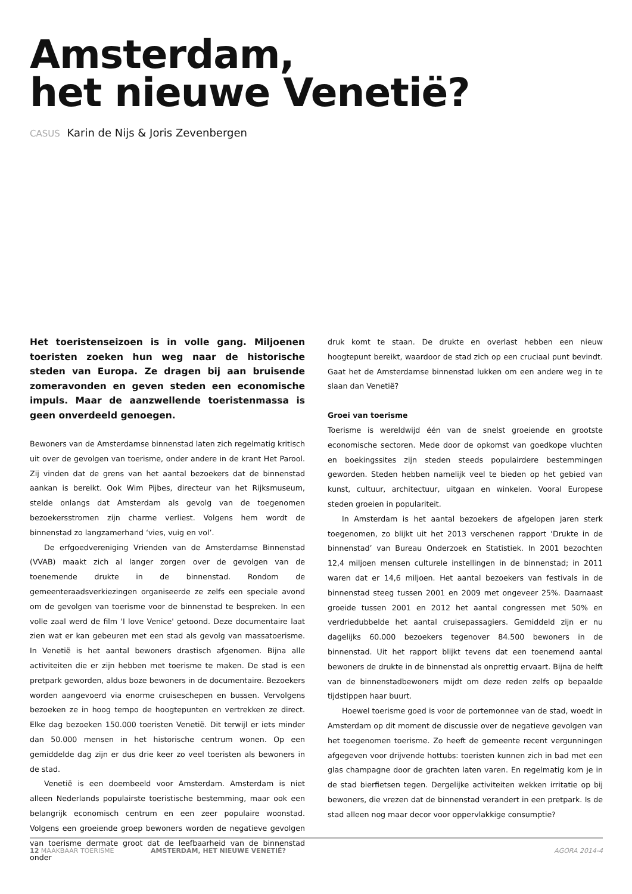Amsterdam,
het nieuwe Venetië?
CASUS Karin de Nijs & Joris Zevenbergen
Het toeristenseizoen is in volle gang. Miljoenen toeristen zoeken hun weg naar de historische steden van Europa. Ze dragen bij aan bruisende zomeravonden en geven steden een economische impuls. Maar de aanzwellende toeristenmassa is geen onverdeeld genoegen.
Bewoners van de Amsterdamse binnenstad laten zich regelmatig kritisch uit over de gevolgen van toerisme, onder andere in de krant Het Parool. Zij vinden dat de grens van het aantal bezoekers dat de binnenstad aankan is bereikt. Ook Wim Pijbes, directeur van het Rijksmuseum, stelde onlangs dat Amsterdam als gevolg van de toegenomen bezoekersstromen zijn charme verliest. Volgens hem wordt de binnenstad zo langzamerhand ‘vies, vuig en vol’.
De erfgoedvereniging Vrienden van de Amsterdamse Binnenstad (VVAB) maakt zich al langer zorgen over de gevolgen van de toenemende drukte in de binnenstad. Rondom de gemeenteraadsverkiezingen organiseerde ze zelfs een speciale avond om de gevolgen van toerisme voor de binnenstad te bespreken. In een volle zaal werd de film 'I love Venice' getoond. Deze documentaire laat zien wat er kan gebeuren met een stad als gevolg van massatoerisme. In Venetië is het aantal bewoners drastisch afgenomen. Bijna alle activiteiten die er zijn hebben met toerisme te maken. De stad is een pretpark geworden, aldus boze bewoners in de documentaire. Bezoekers worden aangevoerd via enorme cruiseschepen en bussen. Vervolgens bezoeken ze in hoog tempo de hoogtepunten en vertrekken ze direct. Elke dag bezoeken 150.000 toeristen Venetië. Dit terwijl er iets minder dan 50.000 mensen in het historische centrum wonen. Op een gemiddelde dag zijn er dus drie keer zo veel toeristen als bewoners in de stad.
Venetië is een doembeeld voor Amsterdam. Amsterdam is niet alleen Nederlands populairste toeristische bestemming, maar ook een belangrijk economisch centrum en een zeer populaire woonstad. Volgens een groeiende groep bewoners worden de negatieve gevolgen van toerisme dermate groot dat de leefbaarheid van de binnenstad onder
druk komt te staan. De drukte en overlast hebben een nieuw hoogtepunt bereikt, waardoor de stad zich op een cruciaal punt bevindt. Gaat het de Amsterdamse binnenstad lukken om een andere weg in te slaan dan Venetië?
Groei van toerisme
Toerisme is wereldwijd één van de snelst groeiende en grootste economische sectoren. Mede door de opkomst van goedkope vluchten en boekingssites zijn steden steeds populairdere bestemmingen geworden. Steden hebben namelijk veel te bieden op het gebied van kunst, cultuur, architectuur, uitgaan en winkelen. Vooral Europese steden groeien in populariteit.
In Amsterdam is het aantal bezoekers de afgelopen jaren sterk toegenomen, zo blijkt uit het 2013 verschenen rapport ‘Drukte in de binnenstad’ van Bureau Onderzoek en Statistiek. In 2001 bezochten 12,4 miljoen mensen culturele instellingen in de binnenstad; in 2011 waren dat er 14,6 miljoen. Het aantal bezoekers van festivals in de binnenstad steeg tussen 2001 en 2009 met ongeveer 25%. Daarnaast groeide tussen 2001 en 2012 het aantal congressen met 50% en verdriedubbelde het aantal cruisepassagiers. Gemiddeld zijn er nu dagelijks 60.000 bezoekers tegenover 84.500 bewoners in de binnenstad. Uit het rapport blijkt tevens dat een toenemend aantal bewoners de drukte in de binnenstad als onprettig ervaart. Bijna de helft van de binnenstadbewoners mijdt om deze reden zelfs op bepaalde tijdstippen haar buurt.
Hoewel toerisme goed is voor de portemonnee van de stad, woedt in Amsterdam op dit moment de discussie over de negatieve gevolgen van het toegenomen toerisme. Zo heeft de gemeente recent vergunningen afgegeven voor drijvende hottubs: toeristen kunnen zich in bad met een glas champagne door de grachten laten varen. En regelmatig kom je in de stad bierfietsen tegen. Dergelijke activiteiten wekken irritatie op bij bewoners, die vrezen dat de binnenstad verandert in een pretpark. Is de stad alleen nog maar decor voor oppervlakkige consumptie?
12 MAAKBAAR TOERISME AMSTERDAM, HET NIEUWE VENETIË? AGORA 2014-4